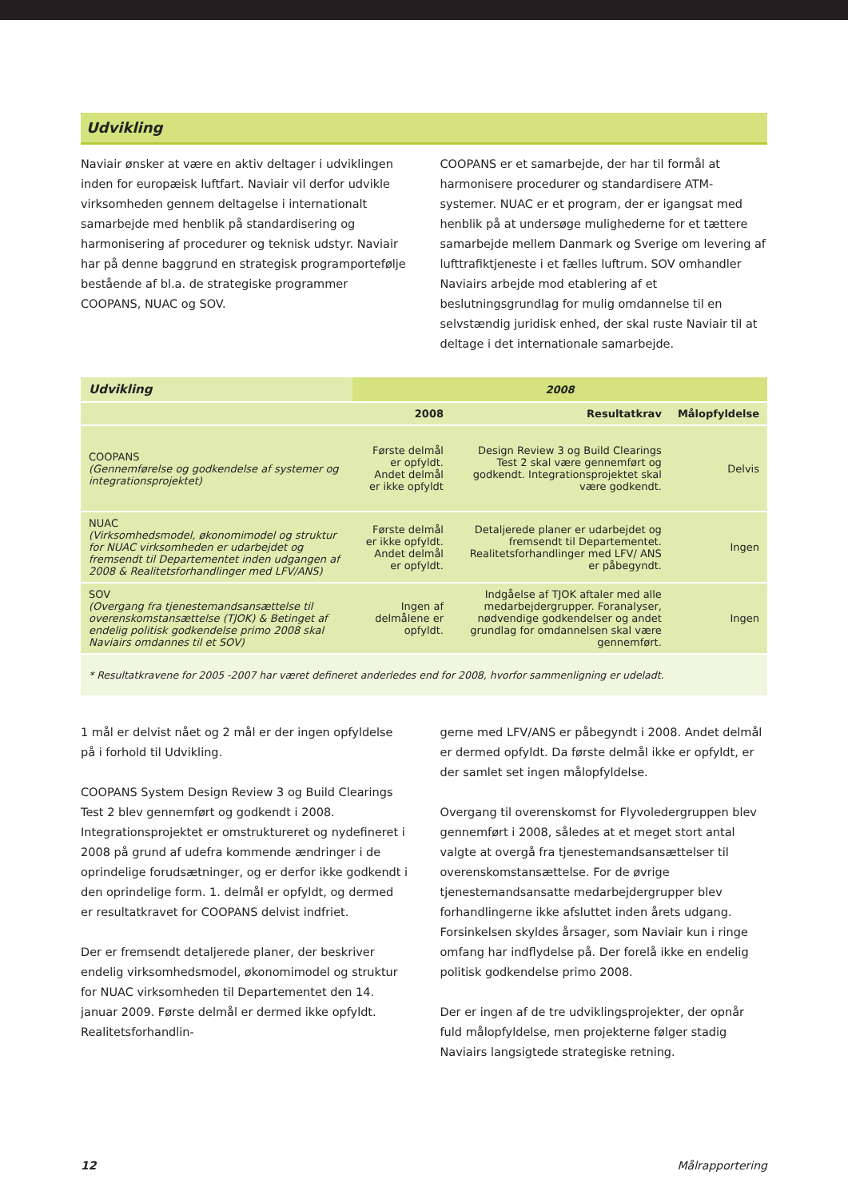Udvikling
Naviair ønsker at være en aktiv deltager i udviklingen inden for europæisk luftfart. Naviair vil derfor udvikle virksomheden gennem deltagelse i internationalt samarbejde med henblik på standardisering og harmonisering af procedurer og teknisk udstyr. Naviair har på denne baggrund en strategisk programportefølje bestående af bl.a. de strategiske programmer COOPANS, NUAC og SOV.
COOPANS er et samarbejde, der har til formål at harmonisere procedurer og standardisere ATM-systemer. NUAC er et program, der er igangsat med henblik på at undersøge mulighederne for et tættere samarbejde mellem Danmark og Sverige om levering af lufttrafiktjeneste i et fælles luftrum. SOV omhandler Naviairs arbejde mod etablering af et beslutningsgrundlag for mulig omdannelse til en selvstændig juridisk enhed, der skal ruste Naviair til at deltage i det internationale samarbejde.
| Udvikling | 2008 | | |
| --- | --- | --- | --- |
| | 2008 | Resultatkrav | Målopfyldelse |
| COOPANS (Gennemførelse og godkendelse af systemer og integrationsprojektet) | Første delmål er opfyldt. Andet delmål er ikke opfyldt | Design Review 3 og Build Clearings Test 2 skal være gennemført og godkendt. Integrationsprojektet skal være godkendt. | Delvis |
| NUAC (Virksomhedsmodel, økonomimodel og struktur for NUAC virksomheden er udarbejdet og fremsendt til Departementet inden udgangen af 2008 & Realitetsforhandlinger med LFV/ANS) | Første delmål er ikke opfyldt. Andet delmål er opfyldt. | Detaljerede planer er udarbejdet og fremsendt til Departementet. Realitetsforhandlinger med LFV/ ANS er påbegyndt. | Ingen |
| SOV (Overgang fra tjenestemandsansættelse til overenskomstansættelse (TJOK) & Betinget af endelig politisk godkendelse primo 2008 skal Naviairs omdannes til et SOV) | Ingen af delmålene er opfyldt. | Indgåelse af TJOK aftaler med alle medarbejdergrupper. Foranalyser, nødvendige godkendelser og andet grundlag for omdannelsen skal være gennemført. | Ingen |
| * Resultatkravene for 2005 -2007 har været defineret anderledes end for 2008, hvorfor sammenligning er udeladt. | | | |
1 mål er delvist nået og 2 mål er der ingen opfyldelse på i forhold til Udvikling.
COOPANS System Design Review 3 og Build Clearings Test 2 blev gennemført og godkendt i 2008. Integrationsprojektet er omstruktureret og nydefineret i 2008 på grund af udefra kommende ændringer i de oprindelige forudsætninger, og er derfor ikke godkendt i den oprindelige form. 1. delmål er opfyldt, og dermed er resultatkravet for COOPANS delvist indfriet.
Der er fremsendt detaljerede planer, der beskriver endelig virksomhedsmodel, økonomimodel og struktur for NUAC virksomheden til Departementet den 14. januar 2009. Første delmål er dermed ikke opfyldt. Realitetsforhandlin-
gerne med LFV/ANS er påbegyndt i 2008. Andet delmål er dermed opfyldt. Da første delmål ikke er opfyldt, er der samlet set ingen målopfyldelse.
Overgang til overenskomst for Flyvoledergruppen blev gennemført i 2008, således at et meget stort antal valgte at overgå fra tjenestemandsansættelser til overenskomstansættelse. For de øvrige tjenestemandsansatte medarbejdergrupper blev forhandlingerne ikke afsluttet inden årets udgang. Forsinkelsen skyldes årsager, som Naviair kun i ringe omfang har indflydelse på. Der forelå ikke en endelig politisk godkendelse primo 2008.
Der er ingen af de tre udviklingsprojekter, der opnår fuld målopfyldelse, men projekterne følger stadig Naviairs langsigtede strategiske retning.
12 Målrapportering